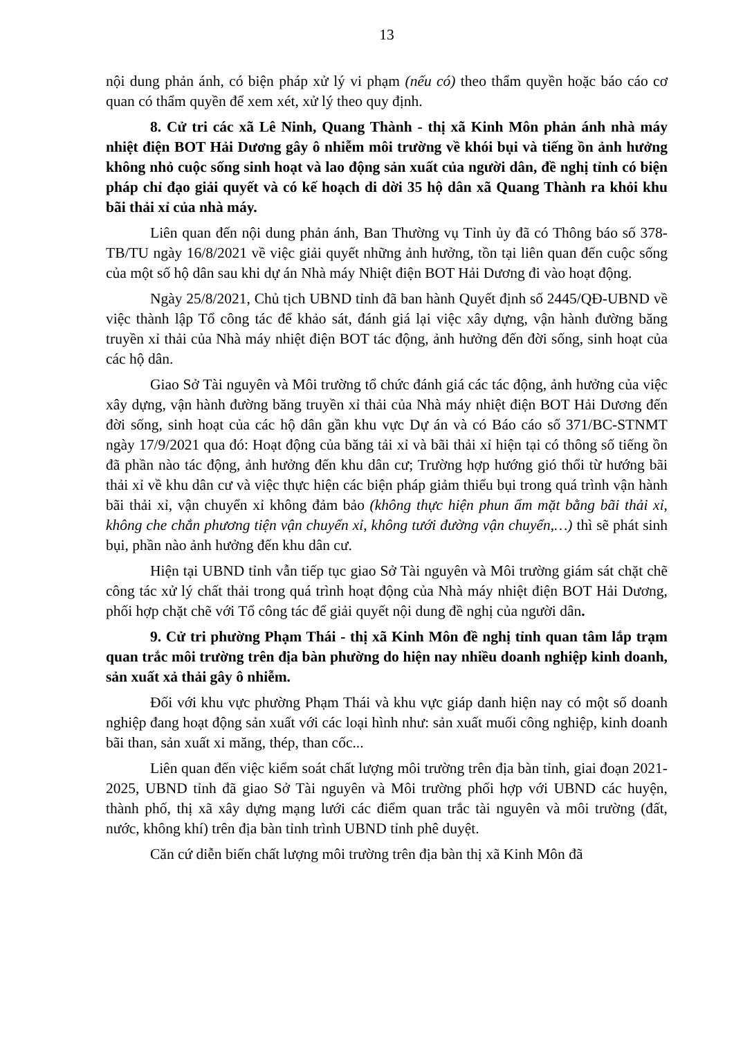13
nội dung phản ánh, có biện pháp xử lý vi phạm (nếu có) theo thẩm quyền hoặc báo cáo cơ quan có thẩm quyền để xem xét, xử lý theo quy định.
8. Cử tri các xã Lê Ninh, Quang Thành - thị xã Kinh Môn phản ánh nhà máy nhiệt điện BOT Hải Dương gây ô nhiễm môi trường về khói bụi và tiếng ồn ảnh hưởng không nhỏ cuộc sống sinh hoạt và lao động sản xuất của người dân, đề nghị tỉnh có biện pháp chỉ đạo giải quyết và có kế hoạch di dời 35 hộ dân xã Quang Thành ra khỏi khu bãi thải xỉ của nhà máy.
Liên quan đến nội dung phản ánh, Ban Thường vụ Tỉnh ủy đã có Thông báo số 378-TB/TU ngày 16/8/2021 về việc giải quyết những ảnh hưởng, tồn tại liên quan đến cuộc sống của một số hộ dân sau khi dự án Nhà máy Nhiệt điện BOT Hải Dương đi vào hoạt động.
Ngày 25/8/2021, Chủ tịch UBND tỉnh đã ban hành Quyết định số 2445/QĐ-UBND về việc thành lập Tổ công tác để khảo sát, đánh giá lại việc xây dựng, vận hành đường băng truyền xỉ thải của Nhà máy nhiệt điện BOT tác động, ảnh hưởng đến đời sống, sinh hoạt của các hộ dân.
Giao Sở Tài nguyên và Môi trường tổ chức đánh giá các tác động, ảnh hưởng của việc xây dựng, vận hành đường băng truyền xỉ thải của Nhà máy nhiệt điện BOT Hải Dương đến đời sống, sinh hoạt của các hộ dân gần khu vực Dự án và có Báo cáo số 371/BC-STNMT ngày 17/9/2021 qua đó: Hoạt động của băng tải xỉ và bãi thải xỉ hiện tại có thông số tiếng ồn đã phần nào tác động, ảnh hưởng đến khu dân cư; Trường hợp hướng gió thổi từ hướng bãi thải xỉ về khu dân cư và việc thực hiện các biện pháp giảm thiểu bụi trong quá trình vận hành bãi thải xỉ, vận chuyển xỉ không đảm bảo (không thực hiện phun ẩm mặt bằng bãi thải xỉ, không che chắn phương tiện vận chuyển xỉ, không tưới đường vận chuyển,…) thì sẽ phát sinh bụi, phần nào ảnh hưởng đến khu dân cư.
Hiện tại UBND tỉnh vẫn tiếp tục giao Sở Tài nguyên và Môi trường giám sát chặt chẽ công tác xử lý chất thải trong quá trình hoạt động của Nhà máy nhiệt điện BOT Hải Dương, phối hợp chặt chẽ với Tổ công tác để giải quyết nội dung đề nghị của người dân.
9. Cử tri phường Phạm Thái - thị xã Kinh Môn đề nghị tỉnh quan tâm lắp trạm quan trắc môi trường trên địa bàn phường do hiện nay nhiều doanh nghiệp kinh doanh, sản xuất xả thải gây ô nhiễm.
Đối với khu vực phường Phạm Thái và khu vực giáp danh hiện nay có một số doanh nghiệp đang hoạt động sản xuất với các loại hình như: sản xuất muối công nghiệp, kinh doanh bãi than, sản xuất xi măng, thép, than cốc...
Liên quan đến việc kiểm soát chất lượng môi trường trên địa bàn tỉnh, giai đoạn 2021- 2025, UBND tỉnh đã giao Sở Tài nguyên và Môi trường phối hợp với UBND các huyện, thành phố, thị xã xây dựng mạng lưới các điểm quan trắc tài nguyên và môi trường (đất, nước, không khí) trên địa bàn tỉnh trình UBND tỉnh phê duyệt.
Căn cứ diễn biến chất lượng môi trường trên địa bàn thị xã Kinh Môn đã